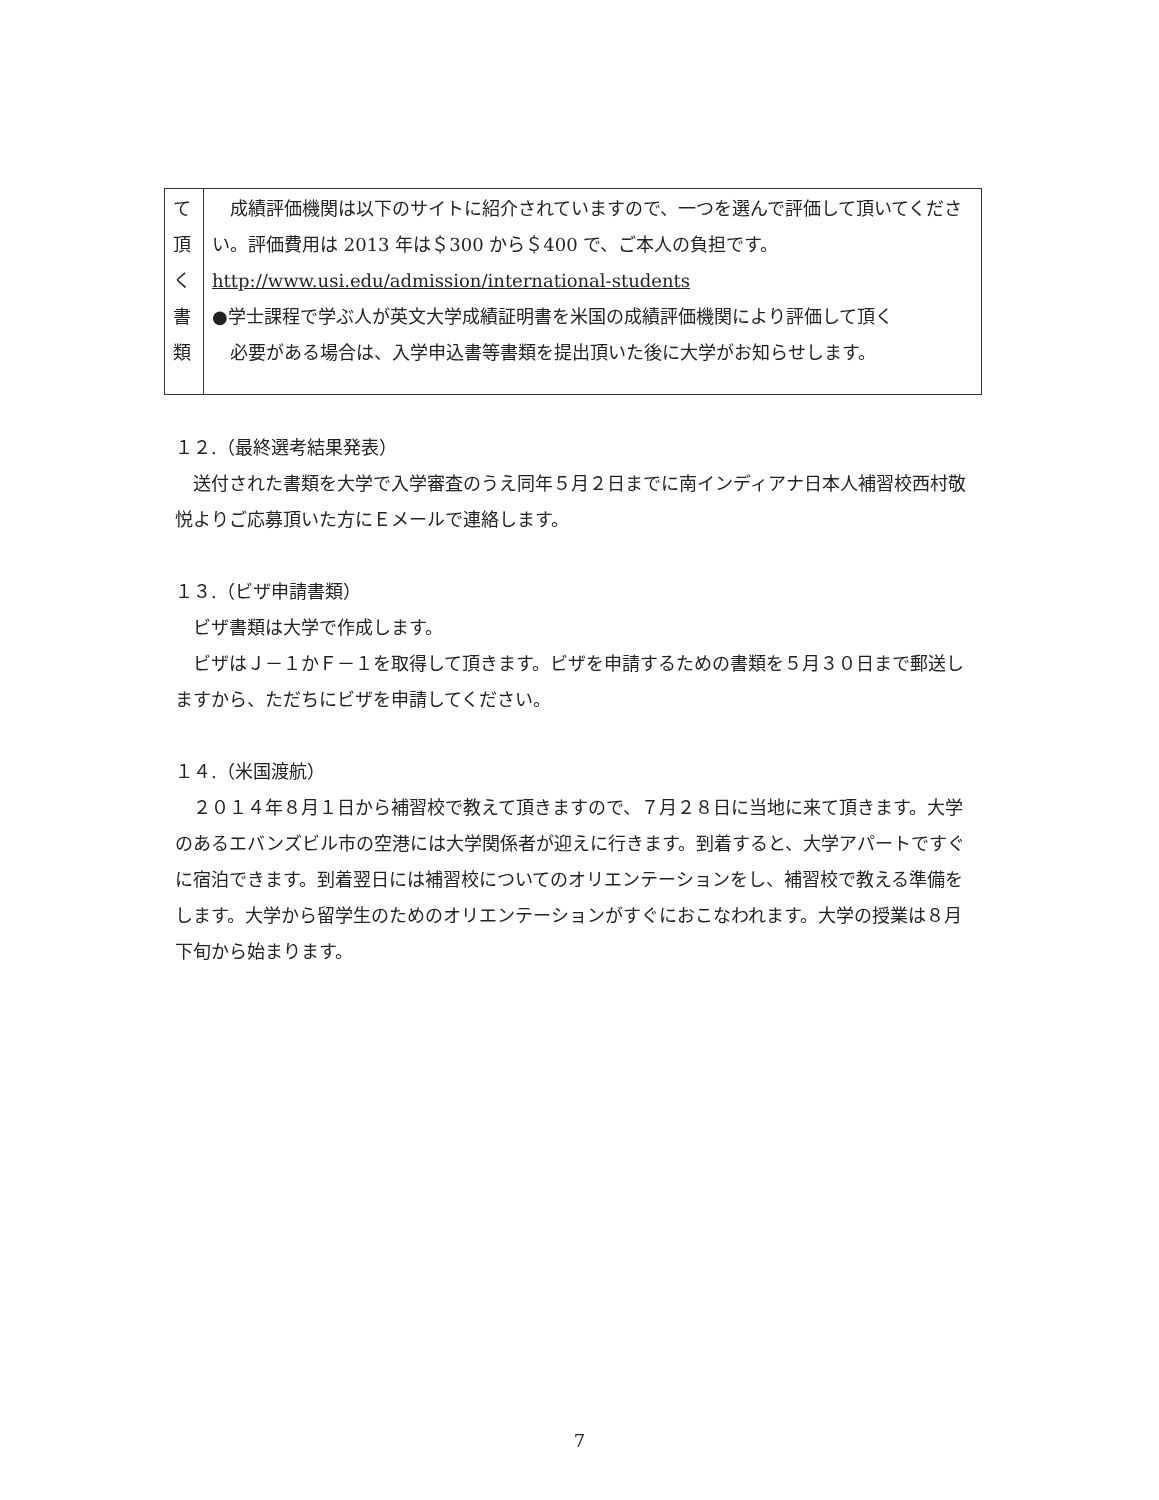| て 頂 く 書 類 | 成績評価機関は以下のサイトに紹介されていますので、一つを選んで評価して頂いてください。評価費用は 2013 年は＄300 から＄400 で、ご本人の負担です。 http://www.usi.edu/admission/international-students ●学士課程で学ぶ人が英文大学成績証明書を米国の成績評価機関により評価して頂く 必要がある場合は、入学申込書等書類を提出頂いた後に大学がお知らせします。 |
１２.（最終選考結果発表）
　送付された書類を大学で入学審査のうえ同年５月２日までに南インディアナ日本人補習校西村敬悦よりご応募頂いた方にＥメールで連絡します。
１３.（ビザ申請書類）
　ビザ書類は大学で作成します。
　ビザはＪ－１かＦ－１を取得して頂きます。ビザを申請するための書類を５月３０日まで郵送しますから、ただちにビザを申請してください。
１４.（米国渡航）
　２０１４年８月１日から補習校で教えて頂きますので、７月２８日に当地に来て頂きます。大学のあるエバンズビル市の空港には大学関係者が迎えに行きます。到着すると、大学アパートですぐに宿泊できます。到着翌日には補習校についてのオリエンテーションをし、補習校で教える準備をします。大学から留学生のためのオリエンテーションがすぐにおこなわれます。大学の授業は８月下旬から始まります。
7